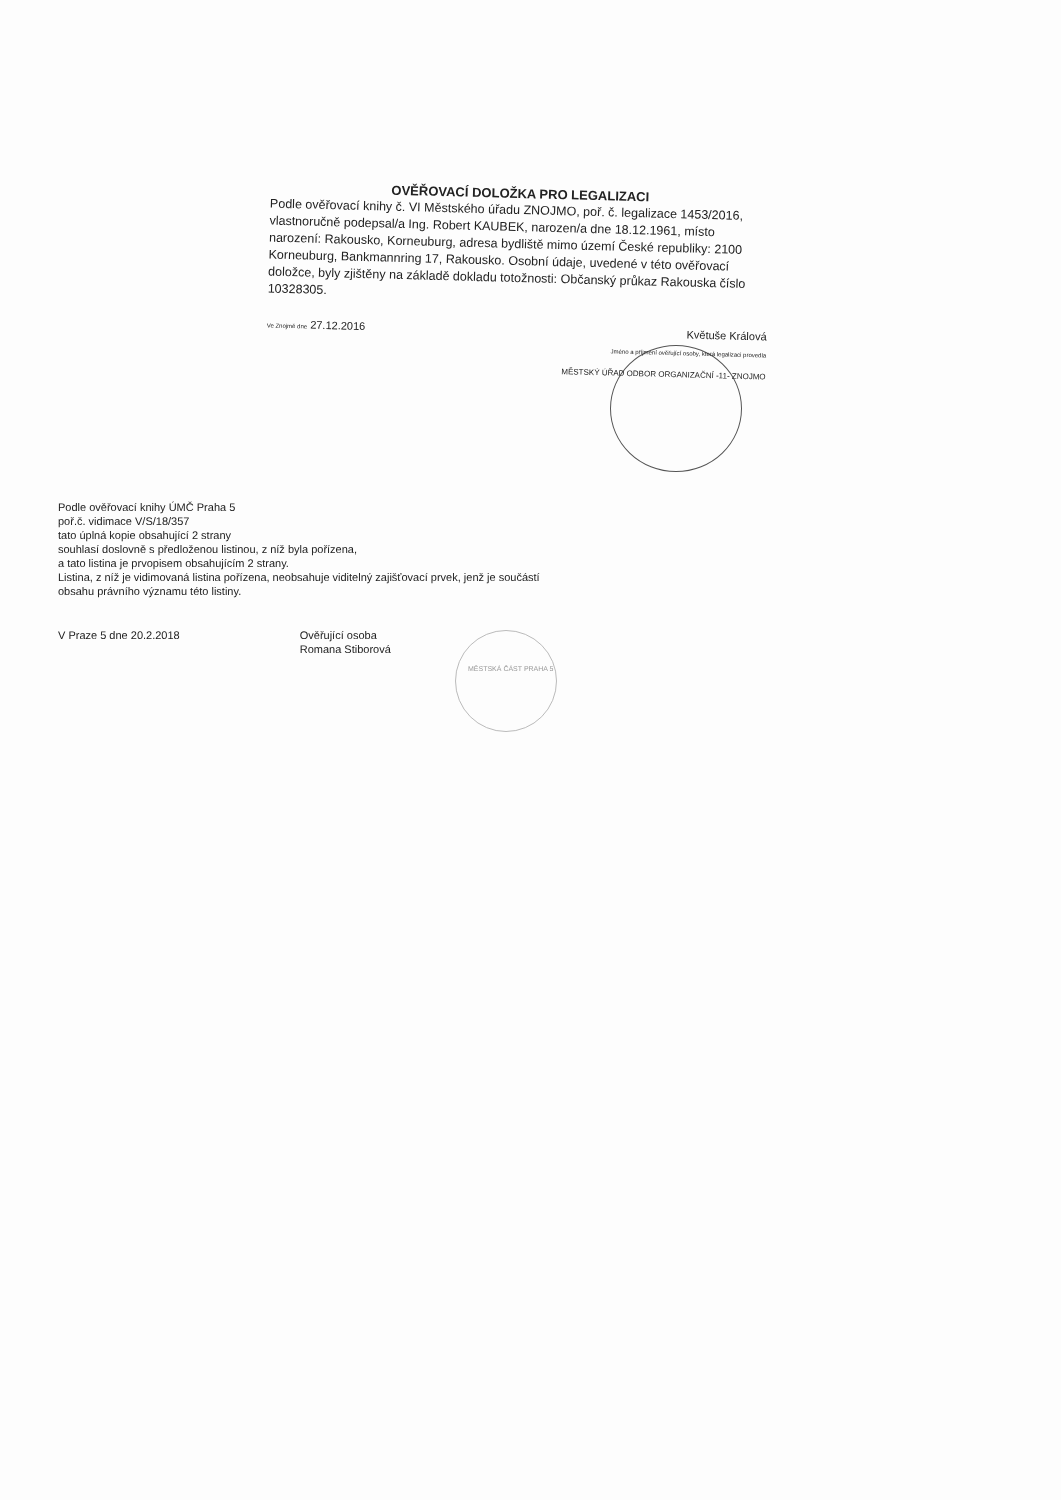OVĚŘOVACÍ DOLOŽKA PRO LEGALIZACI
Podle ověřovací knihy č. VI Městského úřadu ZNOJMO, poř. č. legalizace 1453/2016, vlastnoručně podepsal/a Ing. Robert KAUBEK, narozen/a dne 18.12.1961, místo narození: Rakousko, Korneuburg, adresa bydliště mimo území České republiky: 2100 Korneuburg, Bankmannring 17, Rakousko. Osobní údaje, uvedené v této ověřovací doložce, byly zjištěny na základě dokladu totožnosti: Občanský průkaz Rakouska číslo 10328305.
Ve Znojmě dne 27.12.2016
Květuše Králová
Jméno a příjmení ověřující osoby, která legalizaci provedla
MĚSTSKÝ ÚŘAD ODBOR ORGANIZAČNÍ -11- ZNOJMO
Podle ověřovací knihy ÚMČ Praha 5
poř.č. vidimace V/S/18/357
tato úplná kopie obsahující 2 strany
souhlasí doslovně s předloženou listinou, z níž byla pořízena,
a tato listina je prvopisem obsahujícím 2 strany.
Listina, z níž je vidimovaná listina pořízena, neobsahuje viditelný zajišťovací prvek, jenž je součástí obsahu právního významu této listiny.
V Praze 5 dne 20.2.2018 Ověřující osoba
Romana Stiborová
MĚSTSKÁ ČÁST PRAHA 5